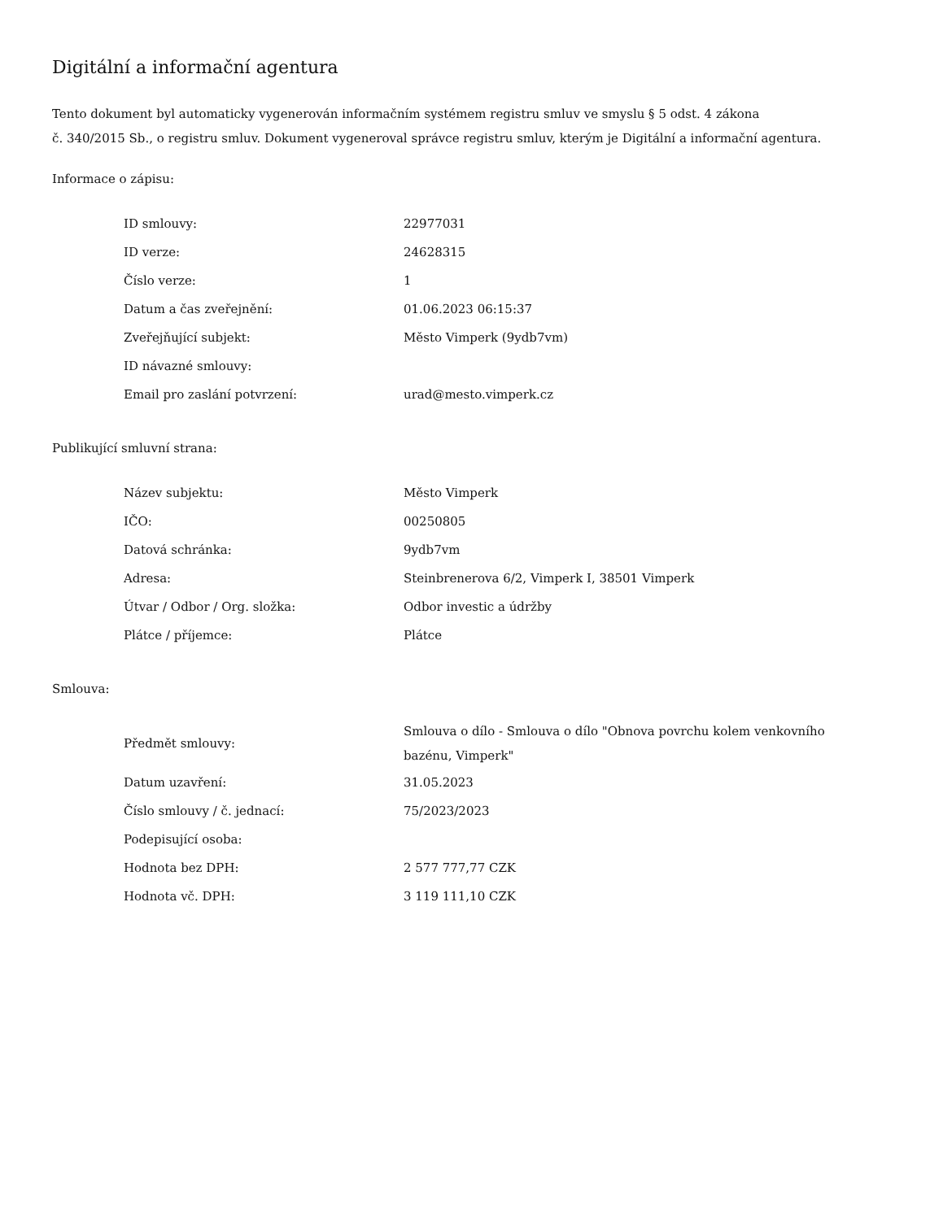Digitální a informační agentura
Tento dokument byl automaticky vygenerován informačním systémem registru smluv ve smyslu § 5 odst. 4 zákona
č. 340/2015 Sb., o registru smluv. Dokument vygeneroval správce registru smluv, kterým je Digitální a informační agentura.
Informace o zápisu:
| ID smlouvy: | 22977031 |
| ID verze: | 24628315 |
| Číslo verze: | 1 |
| Datum a čas zveřejnění: | 01.06.2023 06:15:37 |
| Zveřejňující subjekt: | Město Vimperk (9ydb7vm) |
| ID návazné smlouvy: | |
| Email pro zaslání potvrzení: | urad@mesto.vimperk.cz |
Publikující smluvní strana:
| Název subjektu: | Město Vimperk |
| IČO: | 00250805 |
| Datová schránka: | 9ydb7vm |
| Adresa: | Steinbrenerova 6/2, Vimperk I, 38501 Vimperk |
| Útvar / Odbor / Org. složka: | Odbor investic a údržby |
| Plátce / příjemce: | Plátce |
Smlouva:
| Předmět smlouvy: | Smlouva o dílo - Smlouva o dílo "Obnova povrchu kolem venkovního bazénu, Vimperk" |
| Datum uzavření: | 31.05.2023 |
| Číslo smlouvy / č. jednací: | 75/2023/2023 |
| Podepisující osoba: | |
| Hodnota bez DPH: | 2 577 777,77 CZK |
| Hodnota vč. DPH: | 3 119 111,10 CZK |